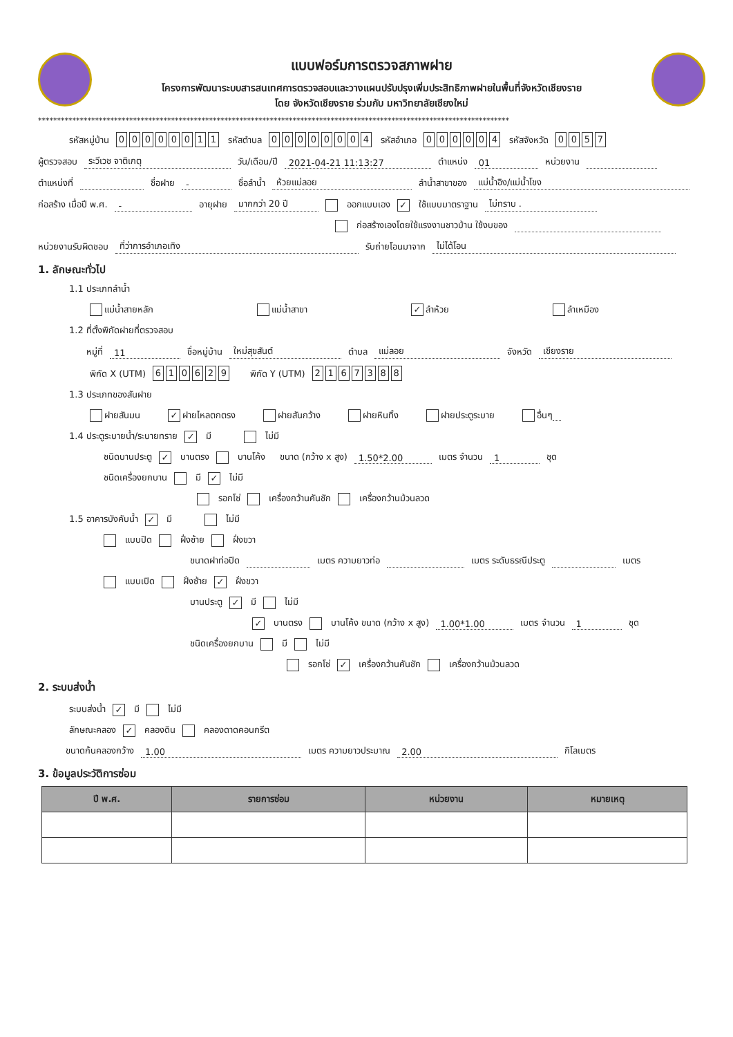แบบฟอร์มการตรวจสภาพฝาย
โครงการพัฒนาระบบสารสนเทศการตรวจสอบและวางแผนปรับปรุงเพิ่มประสิทธิภาพฝายในพื้นที่จังหวัดเชียงราย
โดย จังหวัดเชียงราย ร่วมกับ มหาวิทยาลัยเชียงใหม่
****************************************************************************************************************************
รหัสหมู่บ้าน 00000011 รหัสตำบล 00000004 รหัสอำเภอ 000004 รหัสจังหวัด 0057
ผู้ตรวจสอบ ระวีเวช จาติเกตุ วัน/เดือน/ปี 2021-04-21 11:13:27 ตำแหน่ง 01 หน่วยงาน
ตำแหน่งที่ ชื่อฝาย - ชื่อลำน้ำ ห้วยแม่ลอย ลำน้ำสาขาของ แม่น้ำอิง/แม่น้ำโขง
ก่อสร้าง เมื่อปี พ.ศ. - อายุฝาย มากกว่า 20 ปี ออกแบบเอง ✓ ใช้แบบมาตราฐาน ไม่ทราบ .
ก่อสร้างเองโดยใช้แรงงานชาวบ้าน ใช้งบของ
หน่วยงานรับผิดชอบ ที่ว่าการอำเภอเทิง รับถ่ายโอนมาจาก ไม่ได้โอน
1. ลักษณะทั่วไป
1.1 ประเภทลำน้ำ
แม่น้ำสายหลัก แม่น้ำสาขา ✓ ลำห้วย ลำเหมือง
1.2 ที่ตั้งพิกัดฝายที่ตรวจสอบ
หมู่ที่ 11 ชื่อหมู่บ้าน ใหม่สุขสันต์ ตำบล แม่ลอย จังหวัด เชียงราย
พิกัด X (UTM) 610629 พิกัด Y (UTM) 2167388
1.3 ประเภทของสันฝาย
ฝายสันมน ✓ ฝายไหลตกตรง ฝายสันกว้าง ฝายหินทิ้ง ฝายประตูระบาย อื่นๆ
1.4 ประตูระบายน้ำ/ระบายทราย ✓ มี ไม่มี
ชนิดบานประตู ✓ บานตรง บานโค้ง ขนาด (กว้าง x สูง) 1.50*2.00 เมตร จำนวน 1 ชุด
ชนิดเครื่องยกบาน มี ✓ ไม่มี
รอกโซ่ เครื่องกว้านคันชัก เครื่องกว้านม้วนลวด
1.5 อาคารบังคับน้ำ ✓ มี ไม่มี
แบบปิด ฝั่งซ้าย ฝั่งขวา
ขนาดฝาท่อปิด เมตร ความยาวท่อ เมตร ระดับธรณีประตู เมตร
แบบเปิด ฝั่งซ้าย ✓ ฝั่งขวา
บานประตู ✓ มี ไม่มี
✓ บานตรง บานโค้ง ขนาด (กว้าง x สูง) 1.00*1.00 เมตร จำนวน 1 ชุด
ชนิดเครื่องยกบาน มี ไม่มี
รอกโซ่ ✓ เครื่องกว้านคันชัก เครื่องกว้านม้วนลวด
2. ระบบส่งน้ำ
ระบบส่งน้ำ ✓ มี ไม่มี
ลักษณะคลอง ✓ คลองดิน คลองดาดคอนกรีต
ขนาดก้นคลองกว้าง 1.00 เมตร ความยาวประมาณ 2.00 กิโลเมตร
3. ข้อมูลประวัติการซ่อม
| ปี พ.ศ. | รายการซ่อม | หน่วยงาน | หมายเหตุ |
| --- | --- | --- | --- |